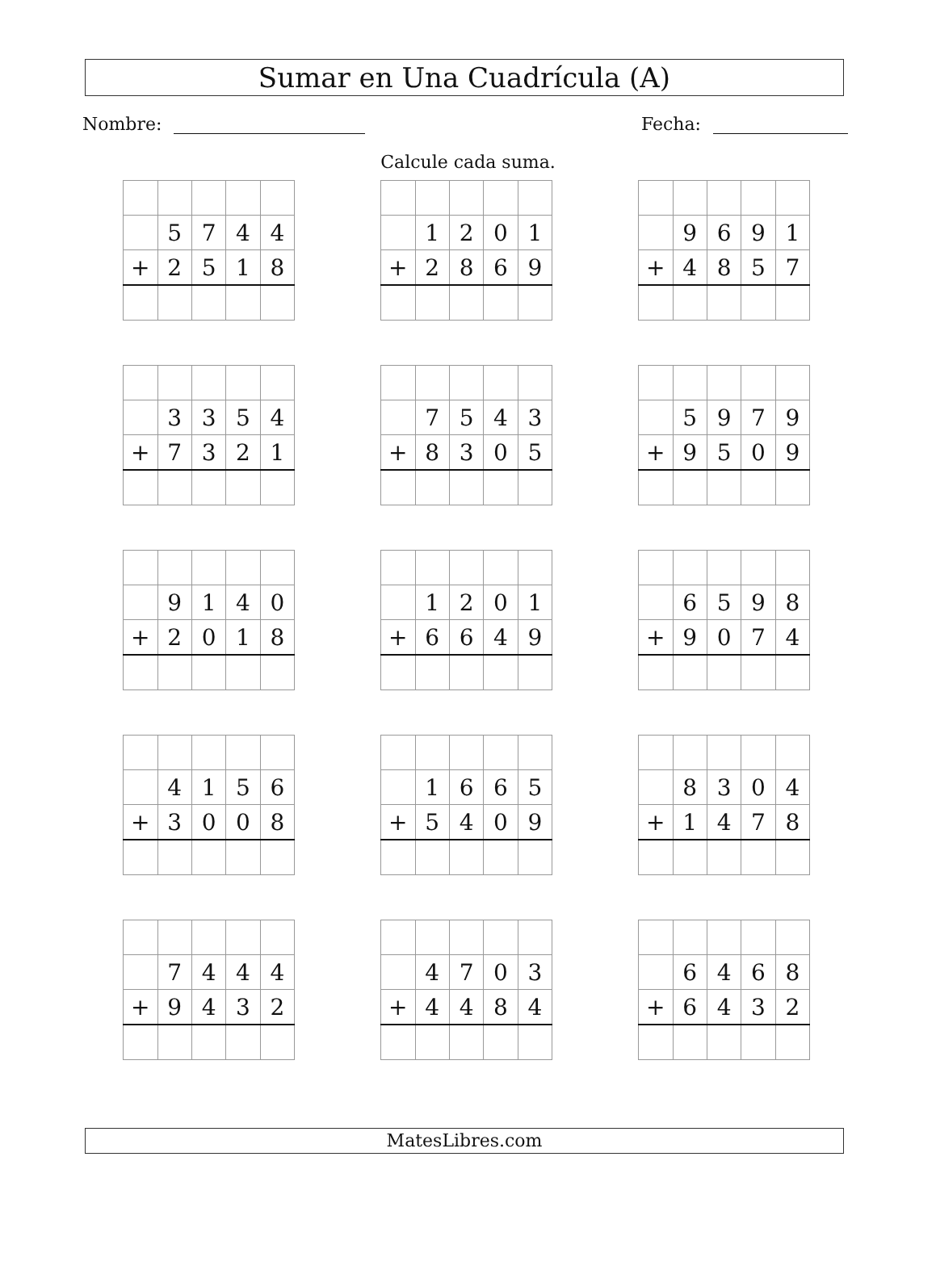Sumar en Una Cuadrícula (A)
Nombre: Fecha:
Calcule cada suma.
| | 5 | 7 | 4 | 4 |
| + | 2 | 5 | 1 | 8 |
| | 1 | 2 | 0 | 1 |
| + | 2 | 8 | 6 | 9 |
| | 9 | 6 | 9 | 1 |
| + | 4 | 8 | 5 | 7 |
| | 3 | 3 | 5 | 4 |
| + | 7 | 3 | 2 | 1 |
| | 7 | 5 | 4 | 3 |
| + | 8 | 3 | 0 | 5 |
| | 5 | 9 | 7 | 9 |
| + | 9 | 5 | 0 | 9 |
| | 9 | 1 | 4 | 0 |
| + | 2 | 0 | 1 | 8 |
| | 1 | 2 | 0 | 1 |
| + | 6 | 6 | 4 | 9 |
| | 6 | 5 | 9 | 8 |
| + | 9 | 0 | 7 | 4 |
| | 4 | 1 | 5 | 6 |
| + | 3 | 0 | 0 | 8 |
| | 1 | 6 | 6 | 5 |
| + | 5 | 4 | 0 | 9 |
| | 8 | 3 | 0 | 4 |
| + | 1 | 4 | 7 | 8 |
| | 7 | 4 | 4 | 4 |
| + | 9 | 4 | 3 | 2 |
| | 4 | 7 | 0 | 3 |
| + | 4 | 4 | 8 | 4 |
| | 6 | 4 | 6 | 8 |
| + | 6 | 4 | 3 | 2 |
MatesLibres.com